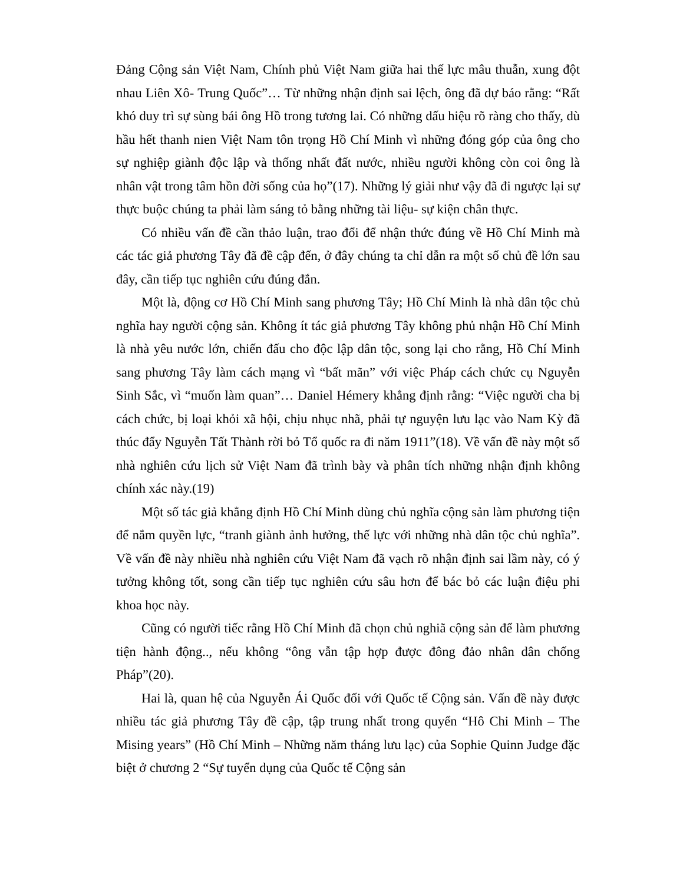Đảng Cộng sản Việt Nam, Chính phủ Việt Nam giữa hai thế lực mâu thuẫn, xung đột nhau Liên Xô- Trung Quốc”… Từ những nhận định sai lệch, ông đã dự báo rằng: “Rất khó duy trì sự sùng bái ông Hồ trong tương lai. Có những dấu hiệu rõ ràng cho thấy, dù hầu hết thanh nien Việt Nam tôn trọng Hồ Chí Minh vì những đóng góp của ông cho sự nghiệp giành độc lập và thống nhất đất nước, nhiều người không còn coi ông là nhân vật trong tâm hồn đời sống của họ”(17). Những lý giải như vậy đã đi ngược lại sự thực buộc chúng ta phải làm sáng tỏ bằng những tài liệu- sự kiện chân thực.
Có nhiều vấn đề cần thảo luận, trao đổi để nhận thức đúng về Hồ Chí Minh mà các tác giả phương Tây đã đề cập đến, ở đây chúng ta chỉ dẫn ra một số chủ đề lớn sau đây, cần tiếp tục nghiên cứu đúng đắn.
Một là, động cơ Hồ Chí Minh sang phương Tây; Hồ Chí Minh là nhà dân tộc chủ nghĩa hay người cộng sản. Không ít tác giả phương Tây không phủ nhận Hồ Chí Minh là nhà yêu nước lớn, chiến đấu cho độc lập dân tộc, song lại cho rằng, Hồ Chí Minh sang phương Tây làm cách mạng vì “bất mãn” với việc Pháp cách chức cụ Nguyễn Sinh Sắc, vì “muốn làm quan”… Daniel Hémery khẳng định rằng: “Việc người cha bị cách chức, bị loại khỏi xã hội, chịu nhục nhã, phải tự nguyện lưu lạc vào Nam Kỳ đã thúc đẩy Nguyễn Tất Thành rời bỏ Tổ quốc ra đi năm 1911”(18). Về vấn đề này một số nhà nghiên cứu lịch sử Việt Nam đã trình bày và phân tích những nhận định không chính xác này.(19)
Một số tác giả khẳng định Hồ Chí Minh dùng chủ nghĩa cộng sản làm phương tiện để nắm quyền lực, “tranh giành ảnh hưởng, thế lực với những nhà dân tộc chủ nghĩa”. Về vấn đề này nhiều nhà nghiên cứu Việt Nam đã vạch rõ nhận định sai lầm này, có ý tưởng không tốt, song cần tiếp tục nghiên cứu sâu hơn để bác bỏ các luận điệu phi khoa học này.
Cũng có người tiếc rằng Hồ Chí Minh đã chọn chủ nghiã cộng sản để làm phương tiện hành động.., nếu không “ông vẫn tập hợp được đông đảo nhân dân chống Pháp”(20).
Hai là, quan hệ của Nguyễn Ái Quốc đối với Quốc tế Cộng sản. Vấn đề này được nhiều tác giả phương Tây đề cập, tập trung nhất trong quyển “Hô Chi Minh – The Mising years” (Hồ Chí Minh – Những năm tháng lưu lạc) của Sophie Quinn Judge đặc biệt ở chương 2 “Sự tuyển dụng của Quốc tế Cộng sản